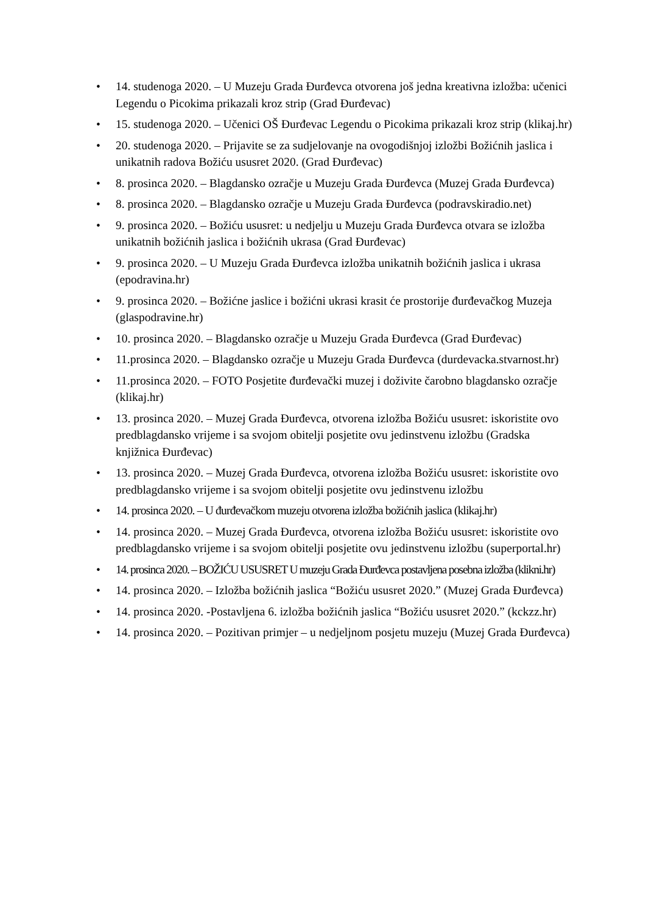• 14. studenoga 2020. – U Muzeju Grada Đurđevca otvorena još jedna kreativna izložba: učenici Legendu o Picokima prikazali kroz strip (Grad Đurđevac)
• 15. studenoga 2020. – Učenici OŠ Đurđevac Legendu o Picokima prikazali kroz strip (klikaj.hr)
• 20. studenoga 2020. – Prijavite se za sudjelovanje na ovogodišnjoj izložbi Božićnih jaslica i unikatnih radova Božiću ususret 2020. (Grad Đurđevac)
• 8. prosinca 2020. – Blagdansko ozračje u Muzeju Grada Đurđevca (Muzej Grada Đurđevca)
• 8. prosinca 2020. – Blagdansko ozračje u Muzeju Grada Đurđevca (podravskiradio.net)
• 9. prosinca 2020. – Božiću ususret: u nedjelju u Muzeju Grada Đurđevca otvara se izložba unikatnih božićnih jaslica i božićnih ukrasa (Grad Đurđevac)
• 9. prosinca 2020. – U Muzeju Grada Đurđevca izložba unikatnih božićnih jaslica i ukrasa (epodravina.hr)
• 9. prosinca 2020. – Božićne jaslice i božićni ukrasi krasit će prostorije đurđevačkog Muzeja (glaspodravine.hr)
• 10. prosinca 2020. – Blagdansko ozračje u Muzeju Grada Đurđevca (Grad Đurđevac)
• 11.prosinca 2020. – Blagdansko ozračje u Muzeju Grada Đurđevca (durdevacka.stvarnost.hr)
• 11.prosinca 2020. – FOTO Posjetite đurđevački muzej i doživite čarobno blagdansko ozračje (klikaj.hr)
• 13. prosinca 2020. – Muzej Grada Đurđevca, otvorena izložba Božiću ususret: iskoristite ovo predblagdansko vrijeme i sa svojom obitelji posjetite ovu jedinstvenu izložbu (Gradska knjižnica Đurđevac)
• 13. prosinca 2020. – Muzej Grada Đurđevca, otvorena izložba Božiću ususret: iskoristite ovo predblagdansko vrijeme i sa svojom obitelji posjetite ovu jedinstvenu izložbu
• 14. prosinca 2020. – U đurđevačkom muzeju otvorena izložba božićnih jaslica (klikaj.hr)
• 14. prosinca 2020. – Muzej Grada Đurđevca, otvorena izložba Božiću ususret: iskoristite ovo predblagdansko vrijeme i sa svojom obitelji posjetite ovu jedinstvenu izložbu (superportal.hr)
• 14. prosinca 2020. – BOŽIĆU USUSRET U muzeju Grada Đurđevca postavljena posebna izložba (klikni.hr)
• 14. prosinca 2020. – Izložba božićnih jaslica “Božiću ususret 2020.” (Muzej Grada Đurđevca)
• 14. prosinca 2020. -Postavljena 6. izložba božićnih jaslica “Božiću ususret 2020.” (kckzz.hr)
• 14. prosinca 2020. – Pozitivan primjer – u nedjeljnom posjetu muzeju (Muzej Grada Đurđevca)